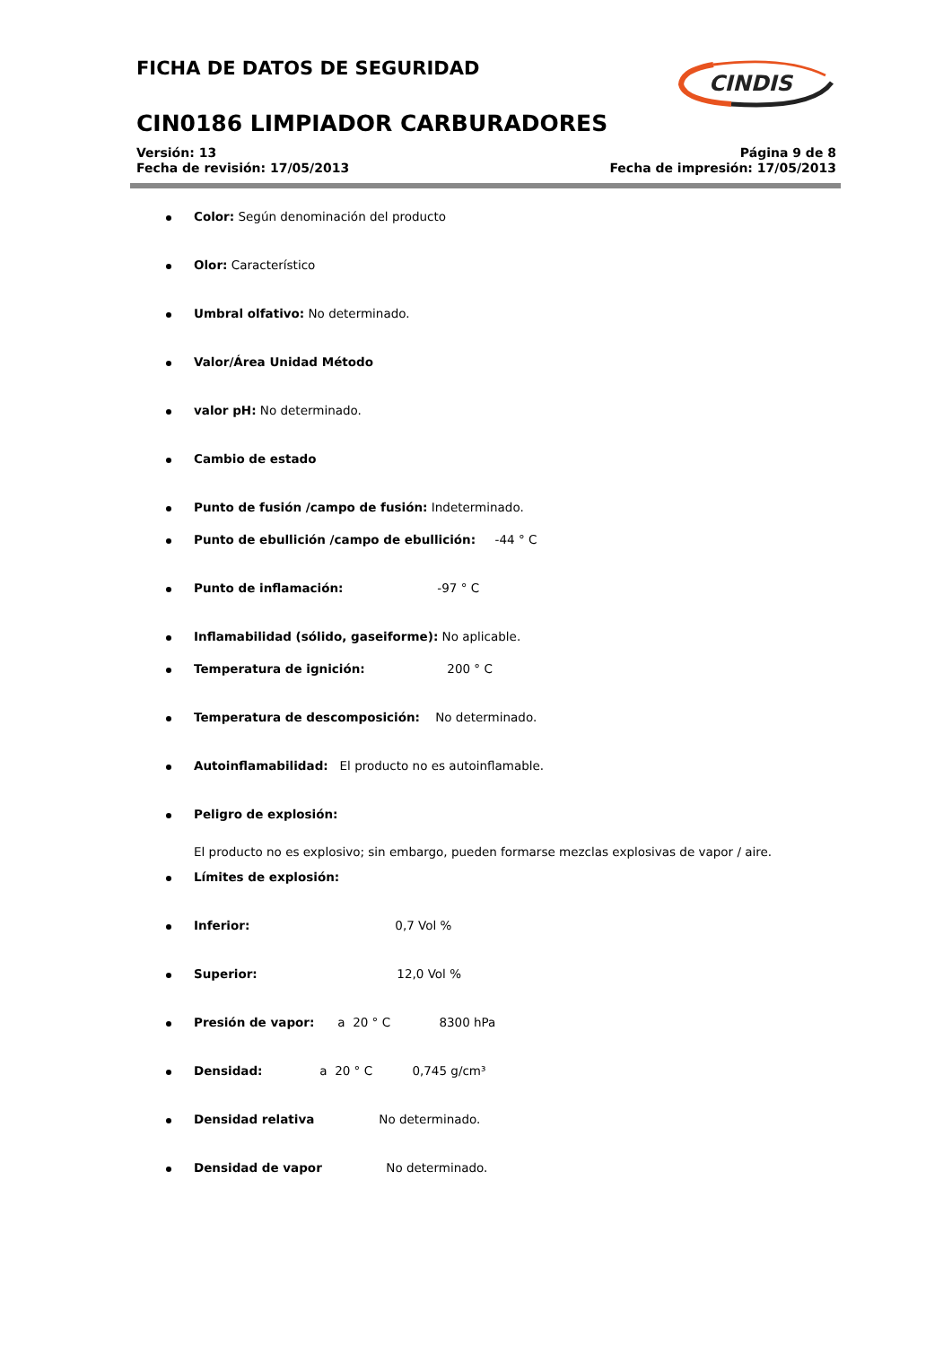FICHA DE DATOS DE SEGURIDAD
CIN0186 LIMPIADOR CARBURADORES
Versión: 13
Fecha de revisión: 17/05/2013
Página 9 de 8
Fecha de impresión: 17/05/2013
CINDIS
Color: Según denominación del producto
Olor: Característico
Umbral olfativo: No determinado.
Valor/Área Unidad Método
valor pH: No determinado.
Cambio de estado
Punto de fusión /campo de fusión: Indeterminado.
Punto de ebullición /campo de ebullición: -44 ° C
Punto de inflamación: -97 ° C
Inflamabilidad (sólido, gaseiforme): No aplicable.
Temperatura de ignición: 200 ° C
Temperatura de descomposición: No determinado.
Autoinflamabilidad: El producto no es autoinflamable.
Peligro de explosión:
El producto no es explosivo; sin embargo, pueden formarse mezclas explosivas de vapor / aire.
Límites de explosión:
Inferior: 0,7 Vol %
Superior: 12,0 Vol %
Presión de vapor: a 20 ° C 8300 hPa
Densidad: a 20 ° C 0,745 g/cm³
Densidad relativa No determinado.
Densidad de vapor No determinado.